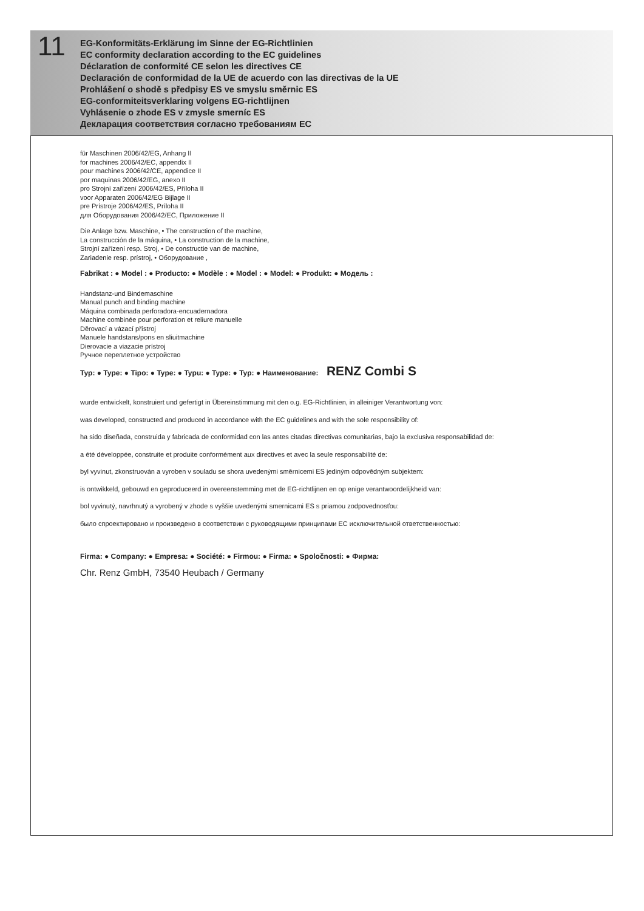11
EG-Konformitäts-Erklärung im Sinne der EG-Richtlinien
EC conformity declaration according to the EC guidelines
Déclaration de conformité CE selon les directives CE
Declaración de conformidad de la UE de acuerdo con las directivas de la UE
Prohlášení o shodě s předpisy ES ve smyslu směrnic ES
EG-conformiteitsverklaring volgens EG-richtlijnen
Vyhlásenie o zhode ES v zmysle smerníc ES
Декларация соответствия согласно требованиям ЕС
für Maschinen 2006/42/EG, Anhang II
for machines 2006/42/EC, appendix II
pour machines 2006/42/CE, appendice II
por maquinas 2006/42/EG, anexo II
pro Strojní zařízení 2006/42/ES, Příloha II
voor Apparaten 2006/42/EG Bijlage II
pre Prístroje 2006/42/ES, Príloha II
для Оборудования 2006/42/EC, Приложение II
Die Anlage bzw. Maschine, • The construction of the machine,
La construcción de la máquina, • La construction de la machine,
Strojní zařízení resp. Stroj, • De constructie van de machine,
Zariadenie resp. prístroj, • Оборудование ,
Fabrikat : ● Model : ● Producto: ● Modèle : ● Model : ● Model: ● Produkt: ● Модель :
Handstanz-und Bindemaschine
Manual punch and binding machine
Máquina combinada perforadora-encuadernadora
Machine combinée pour perforation et reliure manuelle
Děrovací a vázací přístroj
Manuele handstans/pons en sliuitmachine
Dierovacie a viazacie prístroj
Ручное переплетное устройство
Typ: ● Type: ● Tipo: ● Type: ● Typu: ● Type: ● Typ: ● Наименование: RENZ Combi S
wurde entwickelt, konstruiert und gefertigt in Übereinstimmung mit den o.g. EG-Richtlinien, in alleiniger Verantwortung von:
was developed, constructed and produced in accordance with the EC guidelines and with the sole responsibility of:
ha sido diseñada, construida y fabricada de conformidad con las antes citadas directivas comunitarias, bajo la exclusiva responsabilidad de:
a été développée, construite et produite conformément aux directives et avec la seule responsabilité de:
byl vyvinut, zkonstruován a vyroben v souladu se shora uvedenými směrnicemi ES jediným odpovědným subjektem:
is ontwikkeld, gebouwd en geproduceerd in overeenstemming met de EG-richtlijnen en op enige verantwoordelijkheid van:
bol vyvinutý, navrhnutý a vyrobený v zhode s vyššie uvedenými smernicami ES s priamou zodpovednosťou:
было спроектировано и произведено в соответствии с руководящими принципами ЕС исключительной ответственностью:
Firma: ● Company: ● Empresa: ● Société: ● Firmou: ● Firma: ● Spoločnosti: ● Фирма:
Chr. Renz GmbH, 73540 Heubach / Germany